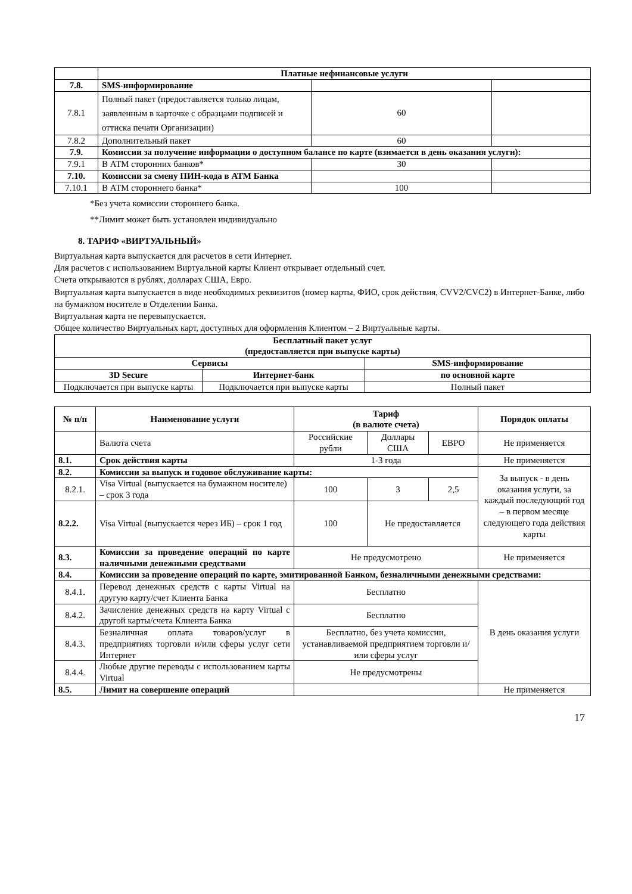| | Платные нефинансовые услуги | | |
| 7.8. | SMS-информирование | | |
| 7.8.1 | Полный пакет (предоставляется только лицам, заявленным в карточке с образцами подписей и оттиска печати Организации) | 60 | |
| 7.8.2 | Дополнительный пакет | 60 | |
| 7.9. | Комиссии за получение информации о доступном балансе по карте (взимается в день оказания услуги): | | |
| 7.9.1 | В АТМ сторонних банков* | 30 | |
| 7.10. | Комиссии за смену ПИН-кода в АТМ Банка | | |
| 7.10.1 | В АТМ стороннего банка* | 100 | |
*Без учета комиссии стороннего банка.
**Лимит может быть установлен индивидуально
8. ТАРИФ «ВИРТУАЛЬНЫЙ»
Виртуальная карта выпускается для расчетов в сети Интернет.
Для расчетов с использованием Виртуальной карты Клиент открывает отдельный счет.
Счета открываются в рублях, долларах США, Евро.
Виртуальная карта выпускается в виде необходимых реквизитов (номер карты, ФИО, срок действия, CVV2/CVC2) в Интернет-Банке, либо на бумажном носителе в Отделении Банка.
Виртуальная карта не перевыпускается.
Общее количество Виртуальных карт, доступных для оформления Клиентом – 2 Виртуальные карты.
| Бесплатный пакет услуг (предоставляется при выпуске карты) | | |
| --- | --- | --- |
| Сервисы | | SMS-информирование |
| 3D Secure | Интернет-банк | по основной карте |
| Подключается при выпуске карты | Подключается при выпуске карты | Полный пакет |
| № п/п | Наименование услуги | Тариф (в валюте счета) | | | Порядок оплаты |
| --- | --- | --- | --- | --- | --- |
| | Валюта счета | Российские рубли | Доллары США | ЕВРО | Не применяется |
| 8.1. | Срок действия карты | 1-3 года | | | Не применяется |
| 8.2. | Комиссии за выпуск и годовое обслуживание карты: | | | | За выпуск - в день оказания услуги, за каждый последующий год – в первом месяце следующего года действия карты |
| 8.2.1. | Visa Virtual (выпускается на бумажном носителе) – срок 3 года | 100 | 3 | 2,5 | |
| 8.2.2. | Visa Virtual (выпускается через ИБ) – срок 1 год | 100 | Не предоставляется | | |
| 8.3. | Комиссии за проведение операций по карте наличными денежными средствами | Не предусмотрено | | | Не применяется |
| 8.4. | Комиссии за проведение операций по карте, эмитированной Банком, безналичными денежными средствами: | | | | |
| 8.4.1. | Перевод денежных средств с карты Virtual на другую карту/счет Клиента Банка | Бесплатно | | | В день оказания услуги |
| 8.4.2. | Зачисление денежных средств на карту Virtual с другой карты/счета Клиента Банка | Бесплатно | | | |
| 8.4.3. | Безналичная оплата товаров/услуг в предприятиях торговли и/или сферы услуг сети Интернет | Бесплатно, без учета комиссии, устанавливаемой предприятием торговли и/или сферы услуг | | | |
| 8.4.4. | Любые другие переводы с использованием карты Virtual | Не предусмотрены | | | |
| 8.5. | Лимит на совершение операций | | | | Не применяется |
17